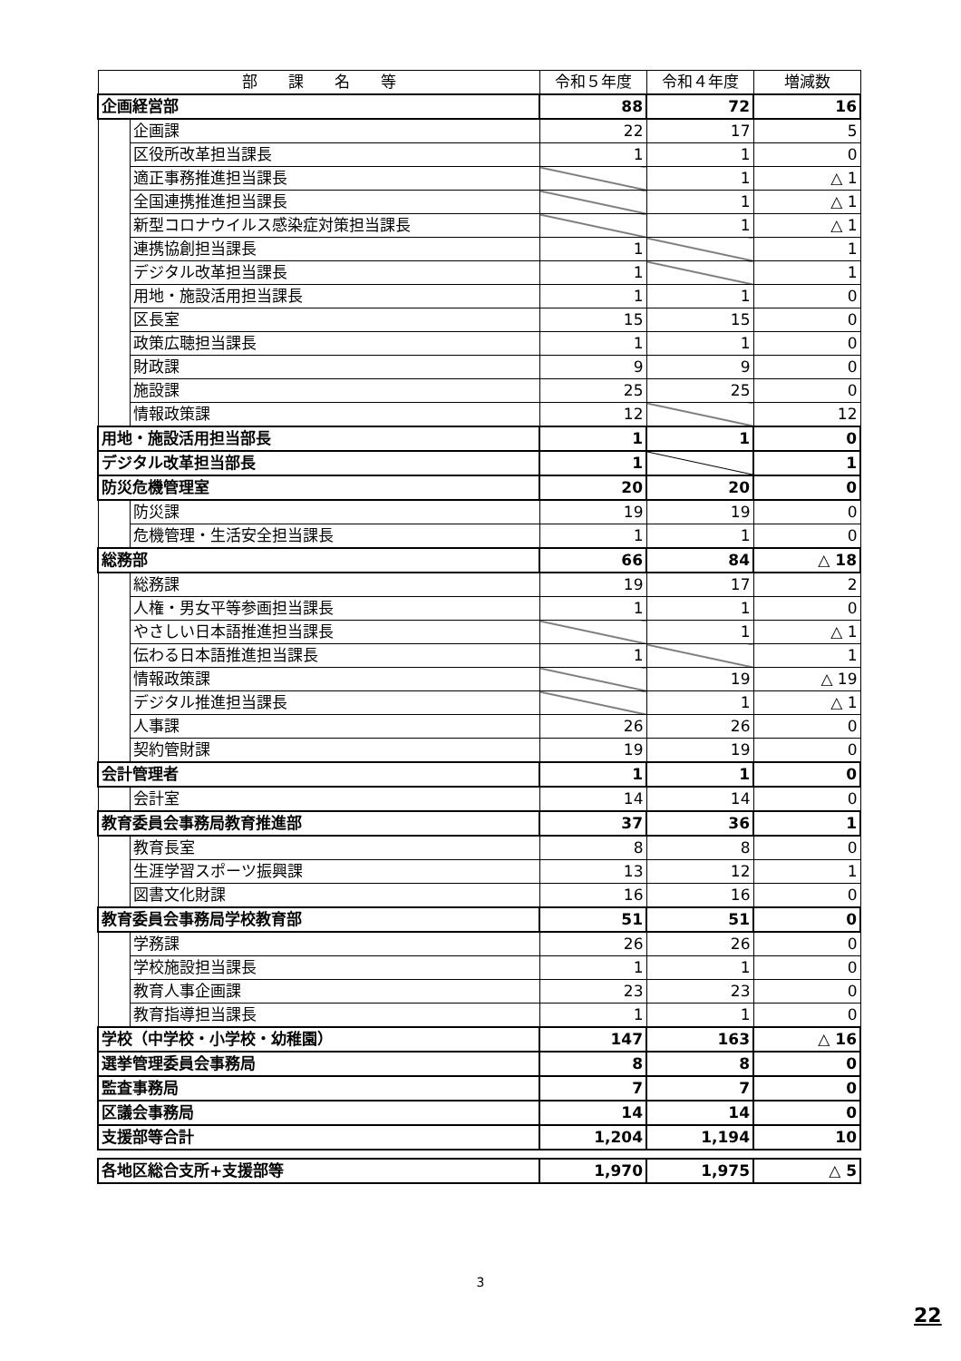| 部 課 名 等 | | 令和５年度 | 令和４年度 | 増減数 |
| --- | --- | --- | --- | --- |
| 企画経営部 | | 88 | 72 | 16 |
| | 企画課 | 22 | 17 | 5 |
| | 区役所改革担当課長 | 1 | 1 | 0 |
| | 適正事務推進担当課長 | | 1 | △ 1 |
| | 全国連携推進担当課長 | | 1 | △ 1 |
| | 新型コロナウイルス感染症対策担当課長 | | 1 | △ 1 |
| | 連携協創担当課長 | 1 | | 1 |
| | デジタル改革担当課長 | 1 | | 1 |
| | 用地・施設活用担当課長 | 1 | 1 | 0 |
| | 区長室 | 15 | 15 | 0 |
| | 政策広聴担当課長 | 1 | 1 | 0 |
| | 財政課 | 9 | 9 | 0 |
| | 施設課 | 25 | 25 | 0 |
| | 情報政策課 | 12 | | 12 |
| 用地・施設活用担当部長 | | 1 | 1 | 0 |
| デジタル改革担当部長 | | 1 | | 1 |
| 防災危機管理室 | | 20 | 20 | 0 |
| | 防災課 | 19 | 19 | 0 |
| | 危機管理・生活安全担当課長 | 1 | 1 | 0 |
| 総務部 | | 66 | 84 | △ 18 |
| | 総務課 | 19 | 17 | 2 |
| | 人権・男女平等参画担当課長 | 1 | 1 | 0 |
| | やさしい日本語推進担当課長 | | 1 | △ 1 |
| | 伝わる日本語推進担当課長 | 1 | | 1 |
| | 情報政策課 | | 19 | △ 19 |
| | デジタル推進担当課長 | | 1 | △ 1 |
| | 人事課 | 26 | 26 | 0 |
| | 契約管財課 | 19 | 19 | 0 |
| 会計管理者 | | 1 | 1 | 0 |
| | 会計室 | 14 | 14 | 0 |
| 教育委員会事務局教育推進部 | | 37 | 36 | 1 |
| | 教育長室 | 8 | 8 | 0 |
| | 生涯学習スポーツ振興課 | 13 | 12 | 1 |
| | 図書文化財課 | 16 | 16 | 0 |
| 教育委員会事務局学校教育部 | | 51 | 51 | 0 |
| | 学務課 | 26 | 26 | 0 |
| | 学校施設担当課長 | 1 | 1 | 0 |
| | 教育人事企画課 | 23 | 23 | 0 |
| | 教育指導担当課長 | 1 | 1 | 0 |
| 学校（中学校・小学校・幼稚園） | | 147 | 163 | △ 16 |
| 選挙管理委員会事務局 | | 8 | 8 | 0 |
| 監査事務局 | | 7 | 7 | 0 |
| 区議会事務局 | | 14 | 14 | 0 |
| 支援部等合計 | | 1,204 | 1,194 | 10 |
| 各地区総合支所+支援部等 | | 1,970 | 1,975 | △ 5 |
3
22